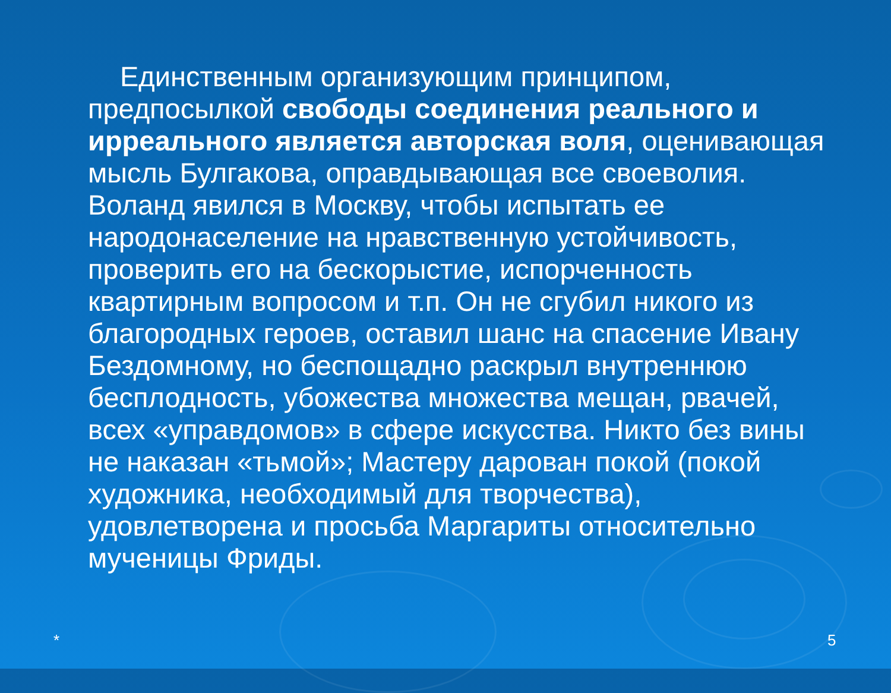Единственным организующим принципом, предпосылкой свободы соединения реального и ирреального является авторская воля, оценивающая мысль Булгакова, оправдывающая все своеволия. Воланд явился в Москву, чтобы испытать ее народонаселение на нравственную устойчивость, проверить его на бескорыстие, испорченность квартирным вопросом и т.п. Он не сгубил никого из благородных героев, оставил шанс на спасение Ивану Бездомному, но беспощадно раскрыл внутреннюю бесплодность, убожества множества мещан, рвачей, всех «управдомов» в сфере искусства. Никто без вины не наказан «тьмой»; Мастеру дарован покой (покой художника, необходимый для творчества), удовлетворена и просьба Маргариты относительно мученицы Фриды.
* 5